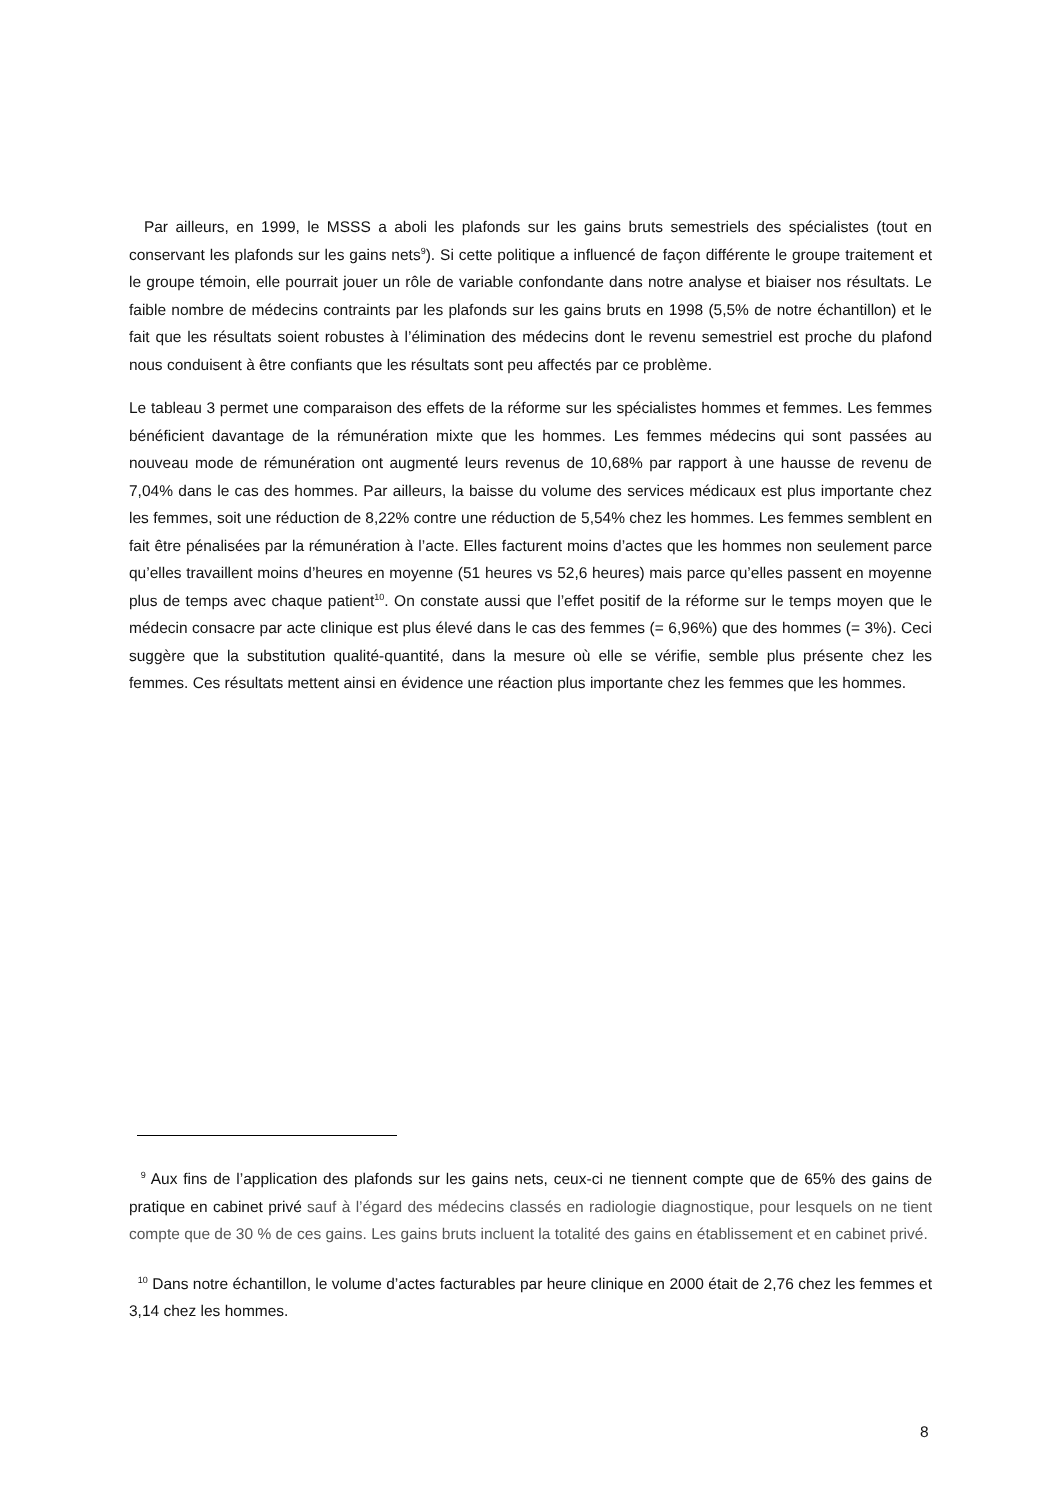Par ailleurs, en 1999, le MSSS a aboli les plafonds sur les gains bruts semestriels des spécialistes (tout en conservant les plafonds sur les gains nets<sup>9</sup>). Si cette politique a influencé de façon différente le groupe traitement et le groupe témoin, elle pourrait jouer un rôle de variable confondante dans notre analyse et biaiser nos résultats. Le faible nombre de médecins contraints par les plafonds sur les gains bruts en 1998 (5,5% de notre échantillon) et le fait que les résultats soient robustes à l’élimination des médecins dont le revenu semestriel est proche du plafond nous conduisent à être confiants que les résultats sont peu affectés par ce problème.
Le tableau 3 permet une comparaison des effets de la réforme sur les spécialistes hommes et femmes. Les femmes bénéficient davantage de la rémunération mixte que les hommes. Les femmes médecins qui sont passées au nouveau mode de rémunération ont augmenté leurs revenus de 10,68% par rapport à une hausse de revenu de 7,04% dans le cas des hommes. Par ailleurs, la baisse du volume des services médicaux est plus importante chez les femmes, soit une réduction de 8,22% contre une réduction de 5,54% chez les hommes. Les femmes semblent en fait être pénalisées par la rémunération à l’acte. Elles facturent moins d’actes que les hommes non seulement parce qu’elles travaillent moins d’heures en moyenne (51 heures vs 52,6 heures) mais parce qu’elles passent en moyenne plus de temps avec chaque patient<sup>10</sup>. On constate aussi que l’effet positif de la réforme sur le temps moyen que le médecin consacre par acte clinique est plus élevé dans le cas des femmes (= 6,96%) que des hommes (= 3%). Ceci suggère que la substitution qualité-quantité, dans la mesure où elle se vérifie, semble plus présente chez les femmes. Ces résultats mettent ainsi en évidence une réaction plus importante chez les femmes que les hommes.
<sup>9</sup> Aux fins de l’application des plafonds sur les gains nets, ceux-ci ne tiennent compte que de 65% des gains de pratique en cabinet privé sauf à l’égard des médecins classés en radiologie diagnostique, pour lesquels on ne tient compte que de 30 % de ces gains. Les gains bruts incluent la totalité des gains en établissement et en cabinet privé.
<sup>10</sup> Dans notre échantillon, le volume d’actes facturables par heure clinique en 2000 était de 2,76 chez les femmes et 3,14 chez les hommes.
8